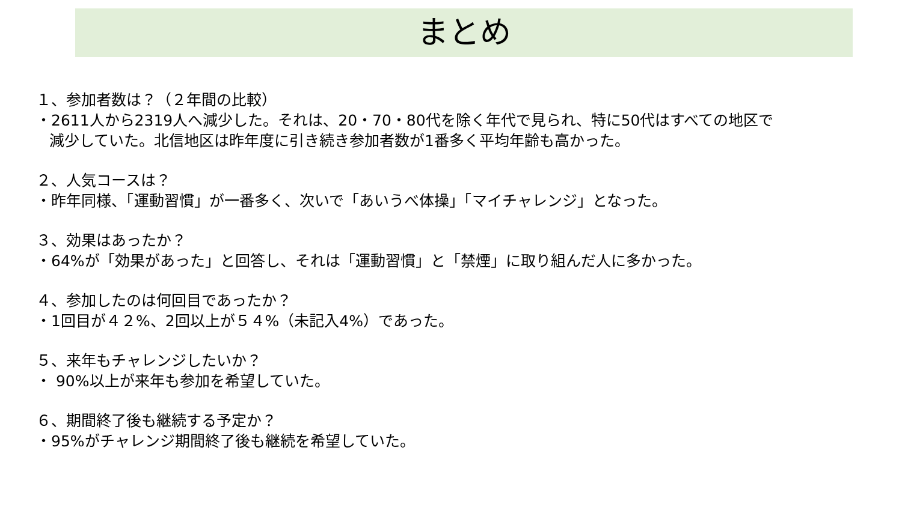まとめ
１、参加者数は？（２年間の比較）
・2611人から2319人へ減少した。それは、20・70・80代を除く年代で見られ、特に50代はすべての地区で
減少していた。北信地区は昨年度に引き続き参加者数が1番多く平均年齢も高かった。
２、人気コースは？
・昨年同様、「運動習慣」が一番多く、次いで「あいうべ体操」「マイチャレンジ」となった。
３、効果はあったか？
・64%が「効果があった」と回答し、それは「運動習慣」と「禁煙」に取り組んだ人に多かった。
４、参加したのは何回目であったか？
・1回目が４２%、2回以上が５４%（未記入4%）であった。
５、来年もチャレンジしたいか？
・ 90%以上が来年も参加を希望していた。
６、期間終了後も継続する予定か？
・95%がチャレンジ期間終了後も継続を希望していた。